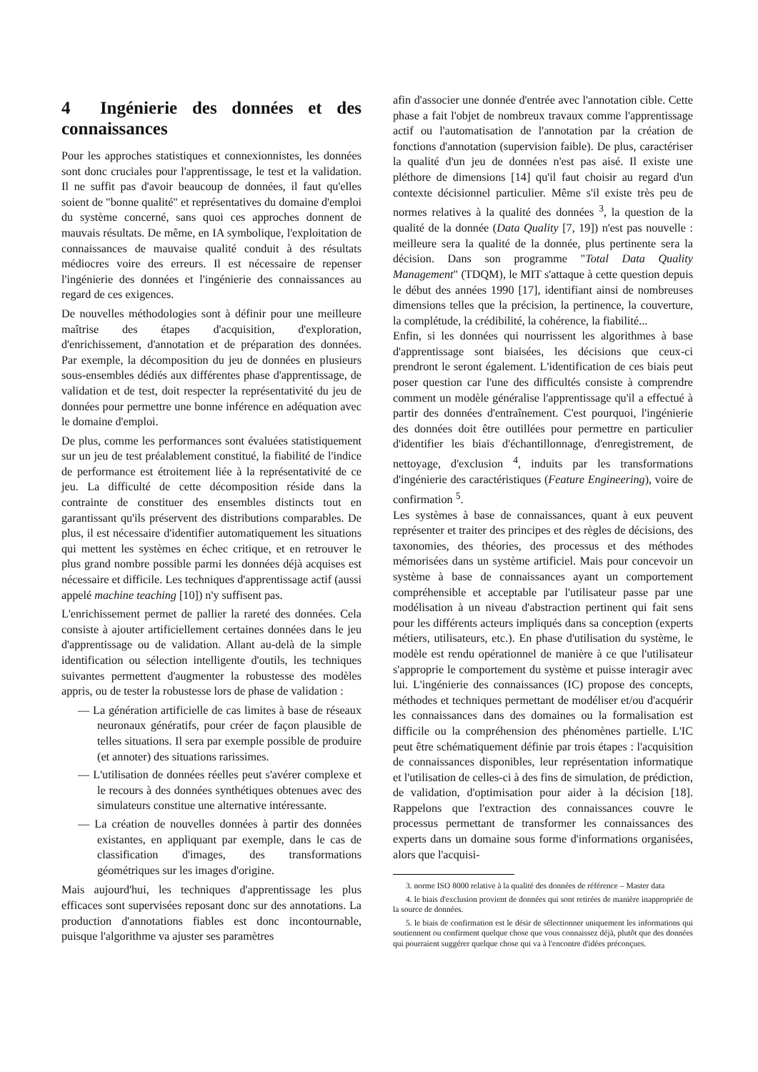4 Ingénierie des données et des connaissances
Pour les approches statistiques et connexionnistes, les données sont donc cruciales pour l'apprentissage, le test et la validation. Il ne suffit pas d'avoir beaucoup de données, il faut qu'elles soient de "bonne qualité" et représentatives du domaine d'emploi du système concerné, sans quoi ces approches donnent de mauvais résultats. De même, en IA symbolique, l'exploitation de connaissances de mauvaise qualité conduit à des résultats médiocres voire des erreurs. Il est nécessaire de repenser l'ingénierie des données et l'ingénierie des connaissances au regard de ces exigences.
De nouvelles méthodologies sont à définir pour une meilleure maîtrise des étapes d'acquisition, d'exploration, d'enrichissement, d'annotation et de préparation des données. Par exemple, la décomposition du jeu de données en plusieurs sous-ensembles dédiés aux différentes phase d'apprentissage, de validation et de test, doit respecter la représentativité du jeu de données pour permettre une bonne inférence en adéquation avec le domaine d'emploi.
De plus, comme les performances sont évaluées statistiquement sur un jeu de test préalablement constitué, la fiabilité de l'indice de performance est étroitement liée à la représentativité de ce jeu. La difficulté de cette décomposition réside dans la contrainte de constituer des ensembles distincts tout en garantissant qu'ils préservent des distributions comparables. De plus, il est nécessaire d'identifier automatiquement les situations qui mettent les systèmes en échec critique, et en retrouver le plus grand nombre possible parmi les données déjà acquises est nécessaire et difficile. Les techniques d'apprentissage actif (aussi appelé machine teaching [10]) n'y suffisent pas.
L'enrichissement permet de pallier la rareté des données. Cela consiste à ajouter artificiellement certaines données dans le jeu d'apprentissage ou de validation. Allant au-delà de la simple identification ou sélection intelligente d'outils, les techniques suivantes permettent d'augmenter la robustesse des modèles appris, ou de tester la robustesse lors de phase de validation :
— La génération artificielle de cas limites à base de réseaux neuronaux génératifs, pour créer de façon plausible de telles situations. Il sera par exemple possible de produire (et annoter) des situations rarissimes.
— L'utilisation de données réelles peut s'avérer complexe et le recours à des données synthétiques obtenues avec des simulateurs constitue une alternative intéressante.
— La création de nouvelles données à partir des données existantes, en appliquant par exemple, dans le cas de classification d'images, des transformations géométriques sur les images d'origine.
Mais aujourd'hui, les techniques d'apprentissage les plus efficaces sont supervisées reposant donc sur des annotations. La production d'annotations fiables est donc incontournable, puisque l'algorithme va ajuster ses paramètres
afin d'associer une donnée d'entrée avec l'annotation cible. Cette phase a fait l'objet de nombreux travaux comme l'apprentissage actif ou l'automatisation de l'annotation par la création de fonctions d'annotation (supervision faible). De plus, caractériser la qualité d'un jeu de données n'est pas aisé. Il existe une pléthore de dimensions [14] qu'il faut choisir au regard d'un contexte décisionnel particulier. Même s'il existe très peu de normes relatives à la qualité des données <sup>3</sup>, la question de la qualité de la donnée (Data Quality [7, 19]) n'est pas nouvelle : meilleure sera la qualité de la donnée, plus pertinente sera la décision. Dans son programme "Total Data Quality Management" (TDQM), le MIT s'attaque à cette question depuis le début des années 1990 [17], identifiant ainsi de nombreuses dimensions telles que la précision, la pertinence, la couverture, la complétude, la crédibilité, la cohérence, la fiabilité...
Enfin, si les données qui nourrissent les algorithmes à base d'apprentissage sont biaisées, les décisions que ceux-ci prendront le seront également. L'identification de ces biais peut poser question car l'une des difficultés consiste à comprendre comment un modèle généralise l'apprentissage qu'il a effectué à partir des données d'entraînement. C'est pourquoi, l'ingénierie des données doit être outillées pour permettre en particulier d'identifier les biais d'échantillonnage, d'enregistrement, de nettoyage, d'exclusion <sup>4</sup>, induits par les transformations d'ingénierie des caractéristiques (Feature Engineering), voire de confirmation <sup>5</sup>.
Les systèmes à base de connaissances, quant à eux peuvent représenter et traiter des principes et des règles de décisions, des taxonomies, des théories, des processus et des méthodes mémorisées dans un système artificiel. Mais pour concevoir un système à base de connaissances ayant un comportement compréhensible et acceptable par l'utilisateur passe par une modélisation à un niveau d'abstraction pertinent qui fait sens pour les différents acteurs impliqués dans sa conception (experts métiers, utilisateurs, etc.). En phase d'utilisation du système, le modèle est rendu opérationnel de manière à ce que l'utilisateur s'approprie le comportement du système et puisse interagir avec lui. L'ingénierie des connaissances (IC) propose des concepts, méthodes et techniques permettant de modéliser et/ou d'acquérir les connaissances dans des domaines ou la formalisation est difficile ou la compréhension des phénomènes partielle. L'IC peut être schématiquement définie par trois étapes : l'acquisition de connaissances disponibles, leur représentation informatique et l'utilisation de celles-ci à des fins de simulation, de prédiction, de validation, d'optimisation pour aider à la décision [18]. Rappelons que l'extraction des connaissances couvre le processus permettant de transformer les connaissances des experts dans un domaine sous forme d'informations organisées, alors que l'acquisi-
3. norme ISO 8000 relative à la qualité des données de référence – Master data
4. le biais d'exclusion provient de données qui sont retirées de manière inappropriée de la source de données.
5. le biais de confirmation est le désir de sélectionner uniquement les informations qui soutiennent ou confirment quelque chose que vous connaissez déjà, plutôt que des données qui pourraient suggérer quelque chose qui va à l'encontre d'idées préconçues.